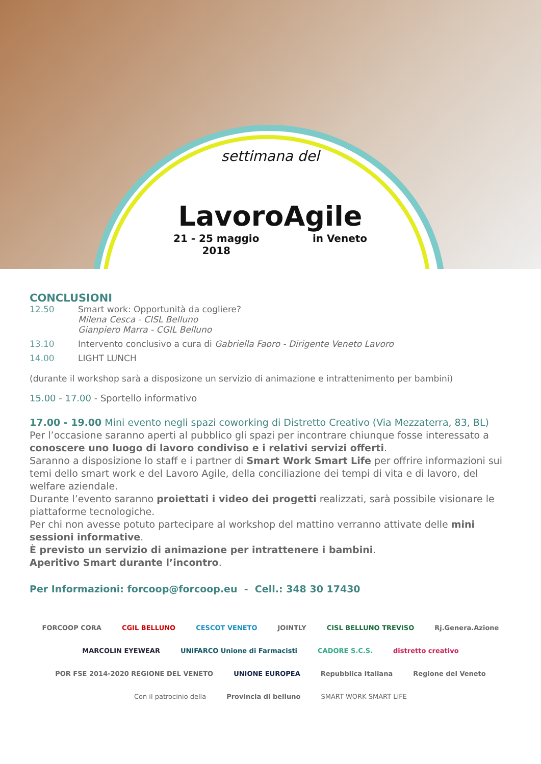settimana del
LavoroAgile
21 - 25 maggio
2018 in Veneto
CONCLUSIONI
12.50 Smart work: Opportunità da cogliere?
Milena Cesca - CISL Belluno
Gianpiero Marra - CGIL Belluno
13.10 Intervento conclusivo a cura di Gabriella Faoro - Dirigente Veneto Lavoro
14.00 LIGHT LUNCH
(durante il workshop sarà a disposizone un servizio di animazione e intrattenimento per bambini)
15.00 - 17.00 - Sportello informativo
17.00 - 19.00 Mini evento negli spazi coworking di Distretto Creativo (Via Mezzaterra, 83, BL)
Per l’occasione saranno aperti al pubblico gli spazi per incontrare chiunque fosse interessato a conoscere uno luogo di lavoro condiviso e i relativi servizi offerti.
Saranno a disposizione lo staff e i partner di Smart Work Smart Life per offrire informazioni sui temi dello smart work e del Lavoro Agile, della conciliazione dei tempi di vita e di lavoro, del welfare aziendale.
Durante l’evento saranno proiettati i video dei progetti realizzati, sarà possibile visionare le piattaforme tecnologiche.
Per chi non avesse potuto partecipare al workshop del mattino verranno attivate delle mini sessioni informative.
È previsto un servizio di animazione per intrattenere i bambini.
Aperitivo Smart durante l’incontro.
Per Informazioni: forcoop@forcoop.eu - Cell.: 348 30 17430
FORCOOP CORA CGIL BELLUNO CESCOT VENETO JOINTLY CISL BELLUNO TREVISO Rj.Genera.Azione MARCOLIN EYEWEAR UNIFARCO Unione di Farmacisti CADORE S.C.S. distretto creativo POR FSE 2014-2020 REGIONE DEL VENETO UNIONE EUROPEA Repubblica Italiana Regione del Veneto Con il patrocinio della Provincia di belluno SMART WORK SMART LIFE